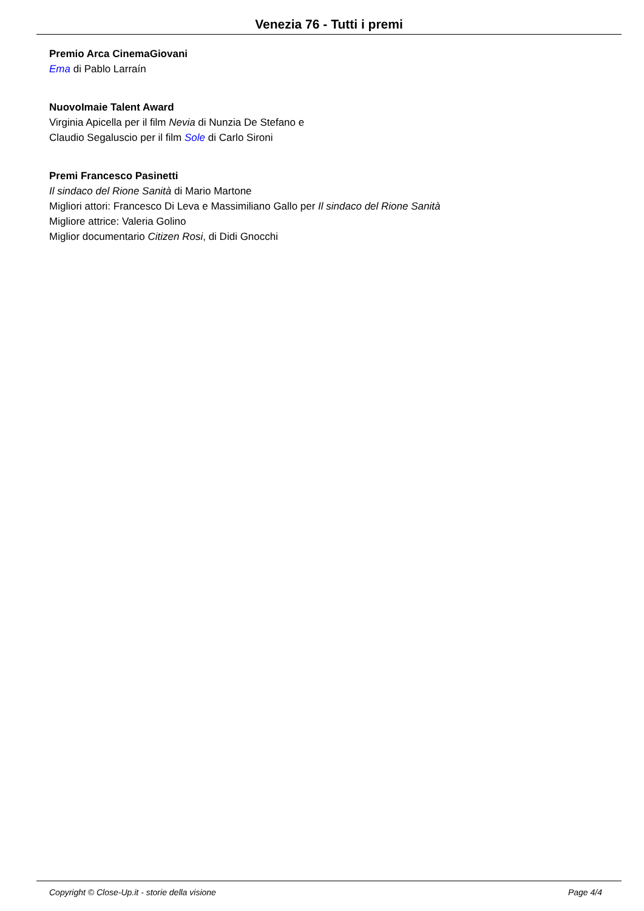Venezia 76 - Tutti i premi
Premio Arca CinemaGiovani
Ema di Pablo Larraín
NuovoImaie Talent Award
Virginia Apicella per il film Nevia di Nunzia De Stefano e
Claudio Segaluscio per il film Sole di Carlo Sironi
Premi Francesco Pasinetti
Il sindaco del Rione Sanità di Mario Martone
Migliori attori: Francesco Di Leva e Massimiliano Gallo per Il sindaco del Rione Sanità
Migliore attrice: Valeria Golino
Miglior documentario Citizen Rosi, di Didi Gnocchi
Copyright © Close-Up.it - storie della visione Page 4/4